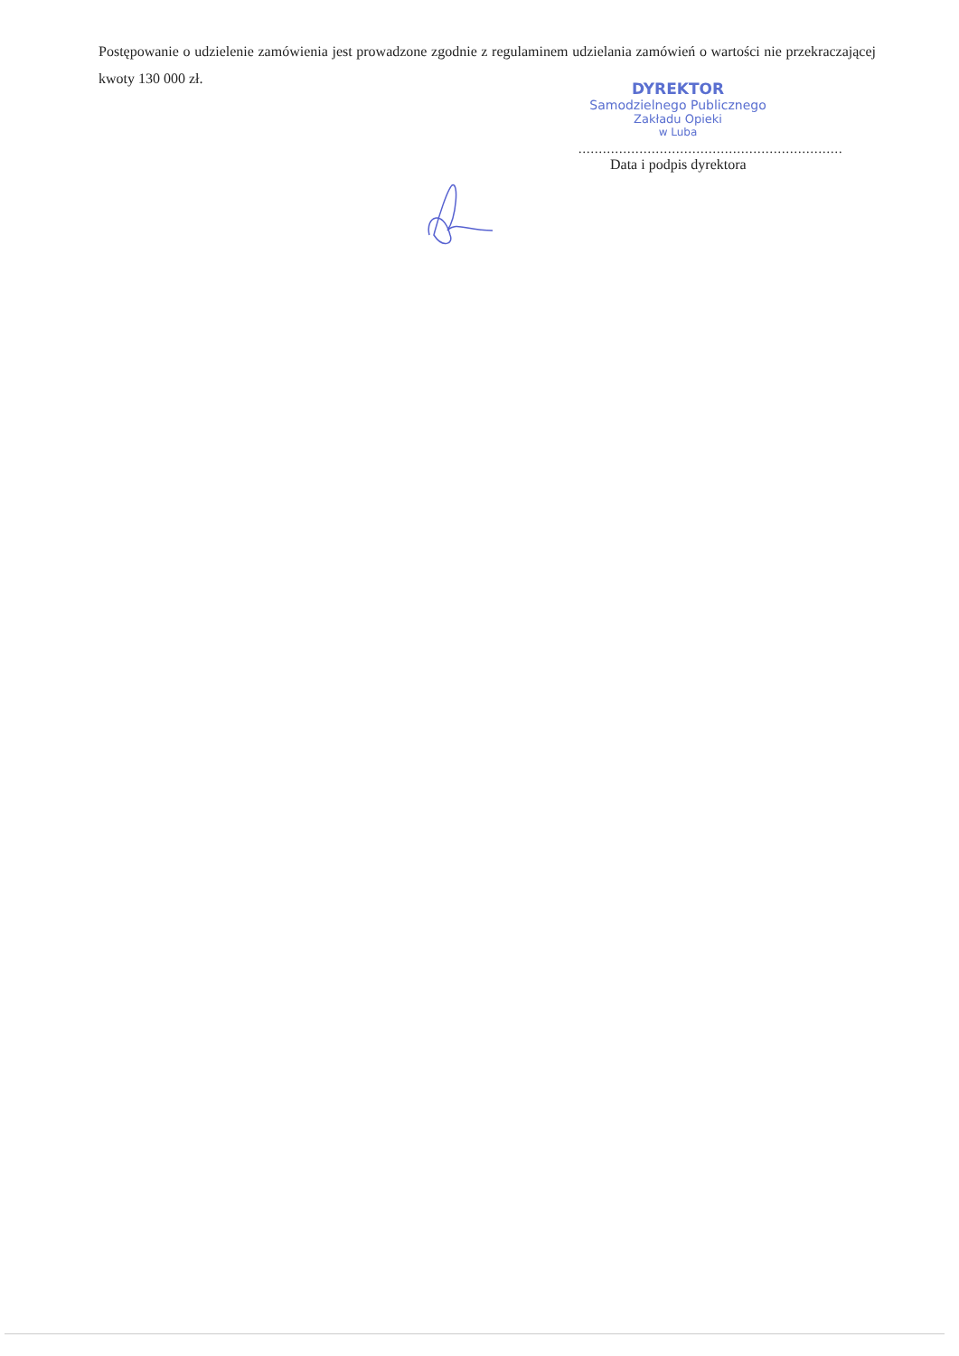Postępowanie o udzielenie zamówienia jest prowadzone zgodnie z regulaminem udzielania zamówień o wartości nie przekraczającej kwoty 130 000 zł.
DYREKTOR
Samodzielnego Publicznego
Zakładu Opieki
w Luba
.................................................................
Data i podpis dyrektora